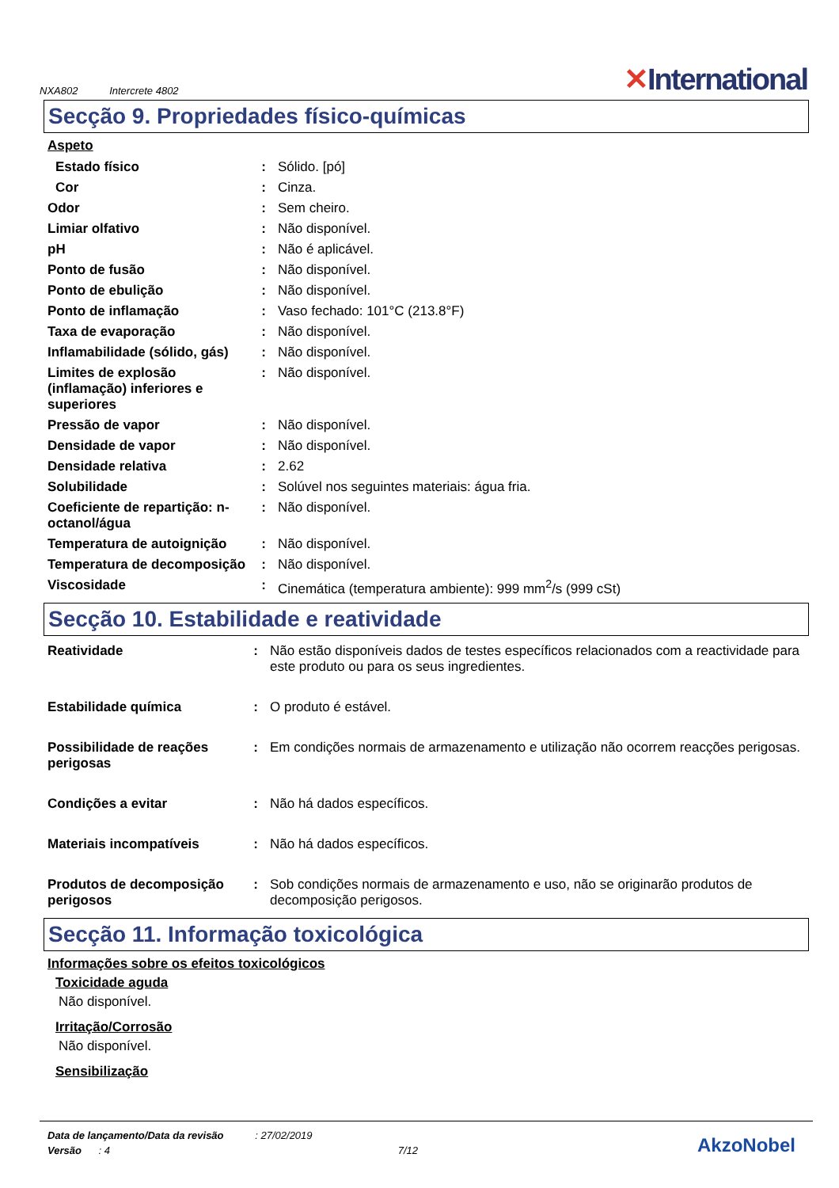NXA802 Intercrete 4802
✕International
Secção 9. Propriedades físico-químicas
Aspeto
| Estado físico | : | Sólido. [pó] |
| Cor | : | Cinza. |
| Odor | : | Sem cheiro. |
| Limiar olfativo | : | Não disponível. |
| pH | : | Não é aplicável. |
| Ponto de fusão | : | Não disponível. |
| Ponto de ebulição | : | Não disponível. |
| Ponto de inflamação | : | Vaso fechado: 101°C (213.8°F) |
| Taxa de evaporação | : | Não disponível. |
| Inflamabilidade (sólido, gás) | : | Não disponível. |
| Limites de explosão (inflamação) inferiores e superiores | : | Não disponível. |
| Pressão de vapor | : | Não disponível. |
| Densidade de vapor | : | Não disponível. |
| Densidade relativa | : | 2.62 |
| Solubilidade | : | Solúvel nos seguintes materiais: água fria. |
| Coeficiente de repartição: n-octanol/água | : | Não disponível. |
| Temperatura de autoignição | : | Não disponível. |
| Temperatura de decomposição | : | Não disponível. |
| Viscosidade | : | Cinemática (temperatura ambiente): 999 mm<sup>2</sup>/s (999 cSt) |
Secção 10. Estabilidade e reatividade
| Reatividade | : | Não estão disponíveis dados de testes específicos relacionados com a reactividade para este produto ou para os seus ingredientes. |
| Estabilidade química | : | O produto é estável. |
| Possibilidade de reações perigosas | : | Em condições normais de armazenamento e utilização não ocorrem reacções perigosas. |
| Condições a evitar | : | Não há dados específicos. |
| Materiais incompatíveis | : | Não há dados específicos. |
| Produtos de decomposição perigosos | : | Sob condições normais de armazenamento e uso, não se originarão produtos de decomposição perigosos. |
Secção 11. Informação toxicológica
Informações sobre os efeitos toxicológicos
Toxicidade aguda
Não disponível.
Irritação/Corrosão
Não disponível.
Sensibilização
Data de lançamento/Data da revisão : 27/02/2019
Versão : 4 7/12
AkzoNobel